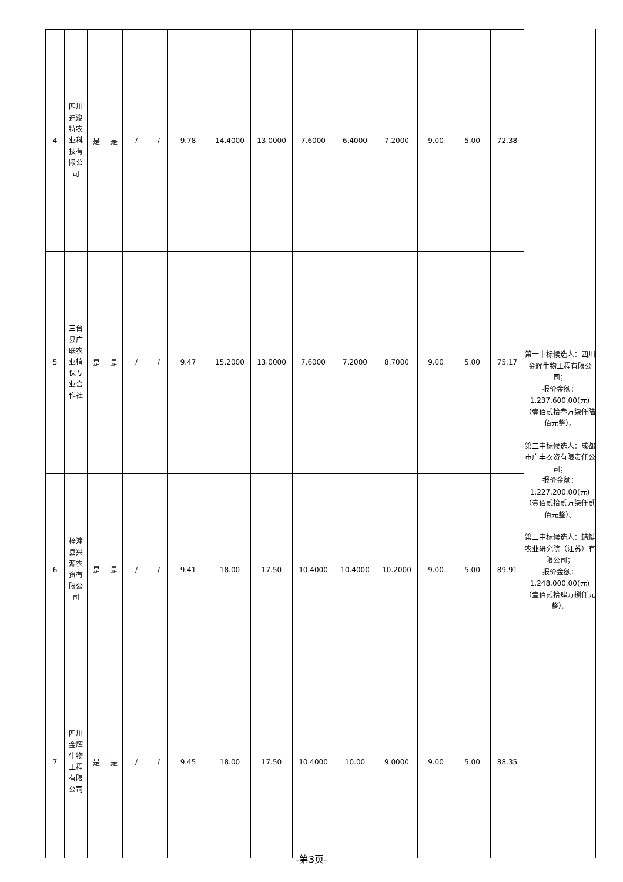| 4 | 四川迪浚特农业科技有限公司 | 是 | 是 | / | / | 9.78 | 14.4000 | 13.0000 | 7.6000 | 6.4000 | 7.2000 | 9.00 | 5.00 | 72.38 |
| 5 | 三台县广联农业植保专业合作社 | 是 | 是 | / | / | 9.47 | 15.2000 | 13.0000 | 7.6000 | 7.2000 | 8.7000 | 9.00 | 5.00 | 75.17 |
| 6 | 梓潼县兴源农资有限公司 | 是 | 是 | / | / | 9.41 | 18.00 | 17.50 | 10.4000 | 10.4000 | 10.2000 | 9.00 | 5.00 | 89.91 |
| 7 | 四川金辉生物工程有限公司 | 是 | 是 | / | / | 9.45 | 18.00 | 17.50 | 10.4000 | 10.00 | 9.0000 | 9.00 | 5.00 | 88.35 |
第一中标候选人：四川金辉生物工程有限公司；
报价金额：
1,237,600.00(元)（壹佰贰拾叁万柒仟陆佰元整）。
第二中标候选人：成都市广丰农资有限责任公司；
报价金额：
1,227,200.00(元)（壹佰贰拾贰万柒仟贰佰元整）。
第三中标候选人：蜻蜓农业研究院（江苏）有限公司；
报价金额：
1,248,000.00(元)（壹佰贰拾肆万捌仟元整）。
-第3页-